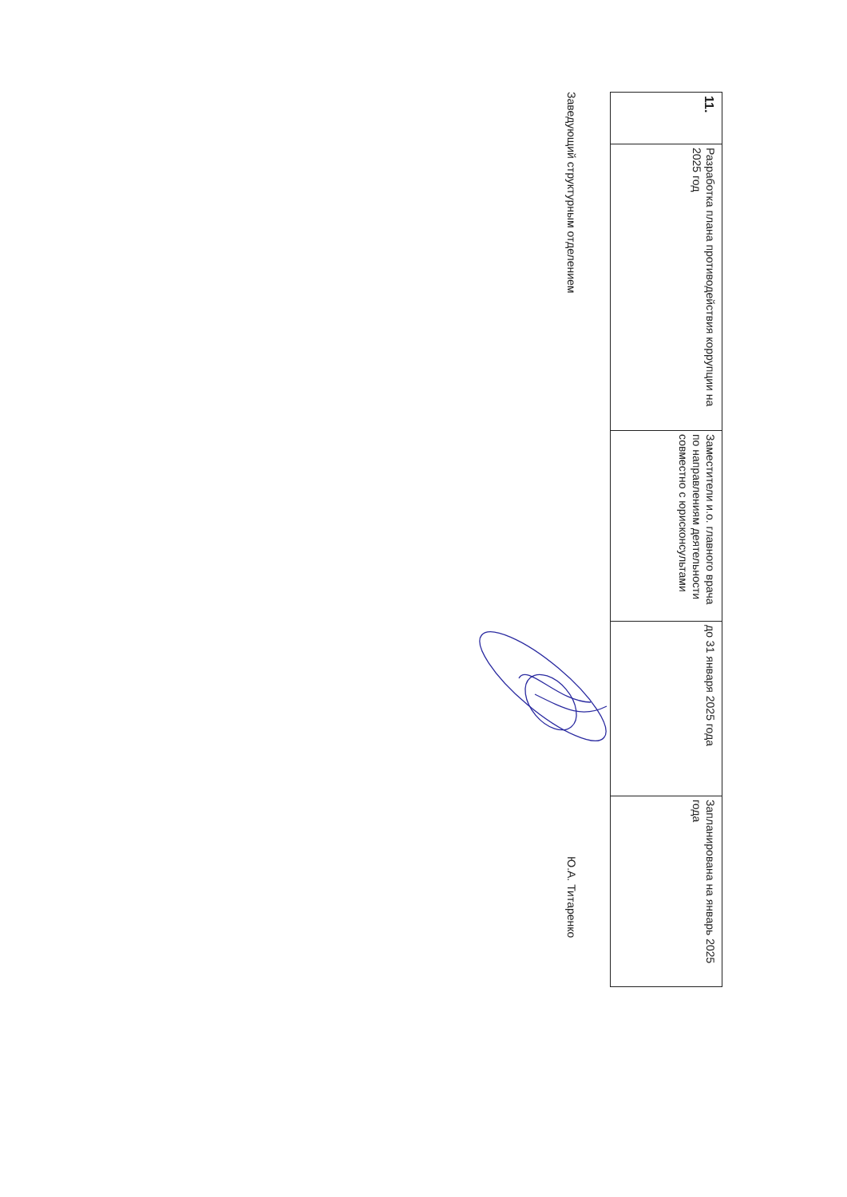| 11. | Разработка плана противодействия коррупции на 2025 год | Заместители и.о. главного врача по направлениям деятельности совместно с юрисконсультами | до 31 января 2025 года | Запланирована на январь 2025 года |
Заведующий структурным отделением Ю.А. Титаренко